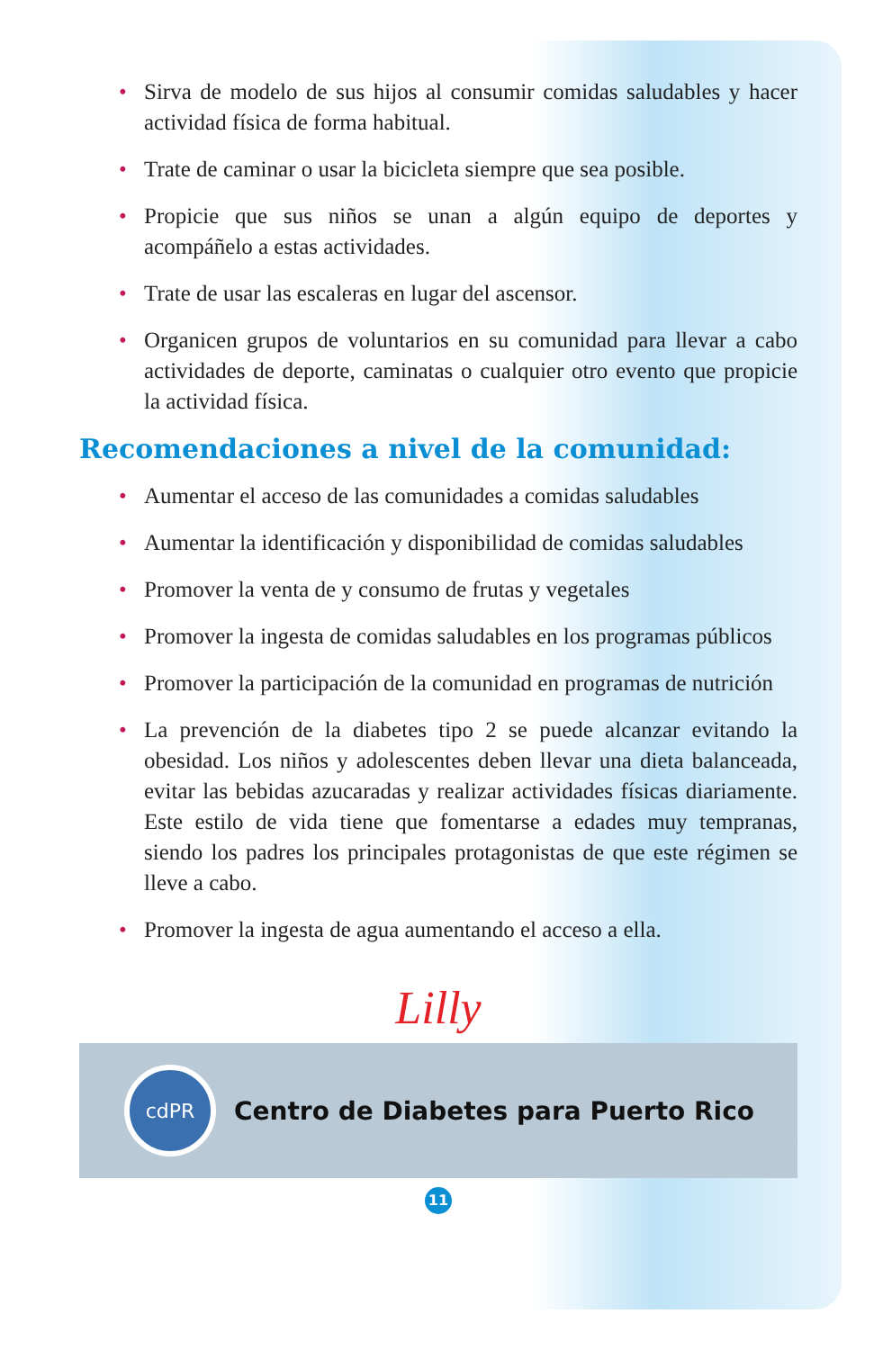• Sirva de modelo de sus hijos al consumir comidas saludables y hacer actividad física de forma habitual.
• Trate de caminar o usar la bicicleta siempre que sea posible.
• Propicie que sus niños se unan a algún equipo de deportes y acompáñelo a estas actividades.
• Trate de usar las escaleras en lugar del ascensor.
• Organicen grupos de voluntarios en su comunidad para llevar a cabo actividades de deporte, caminatas o cualquier otro evento que propicie la actividad física.
Recomendaciones a nivel de la comunidad:
• Aumentar el acceso de las comunidades a comidas saludables
• Aumentar la identificación y disponibilidad de comidas saludables
• Promover la venta de y consumo de frutas y vegetales
• Promover la ingesta de comidas saludables en los programas públicos
• Promover la participación de la comunidad en programas de nutrición
• La prevención de la diabetes tipo 2 se puede alcanzar evitando la obesidad. Los niños y adolescentes deben llevar una dieta balanceada, evitar las bebidas azucaradas y realizar actividades físicas diariamente. Este estilo de vida tiene que fomentarse a edades muy tempranas, siendo los padres los principales protagonistas de que este régimen se lleve a cabo.
• Promover la ingesta de agua aumentando el acceso a ella.
Lilly
cdPR
Centro de Diabetes para Puerto Rico
11